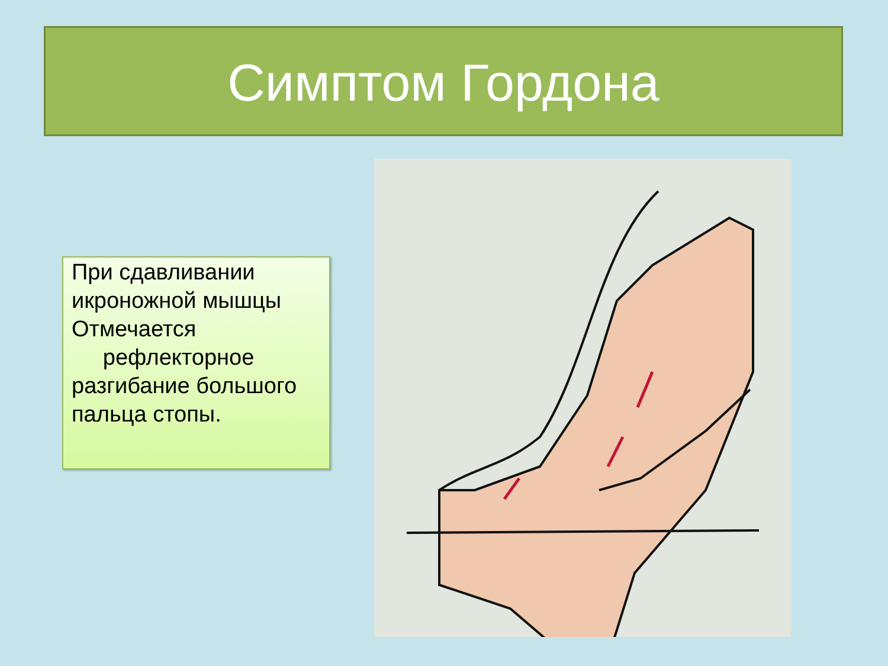Симптом Гордона
При сдавливании икроножной мышцы Отмечается
рефлекторное разгибание большого пальца стопы.